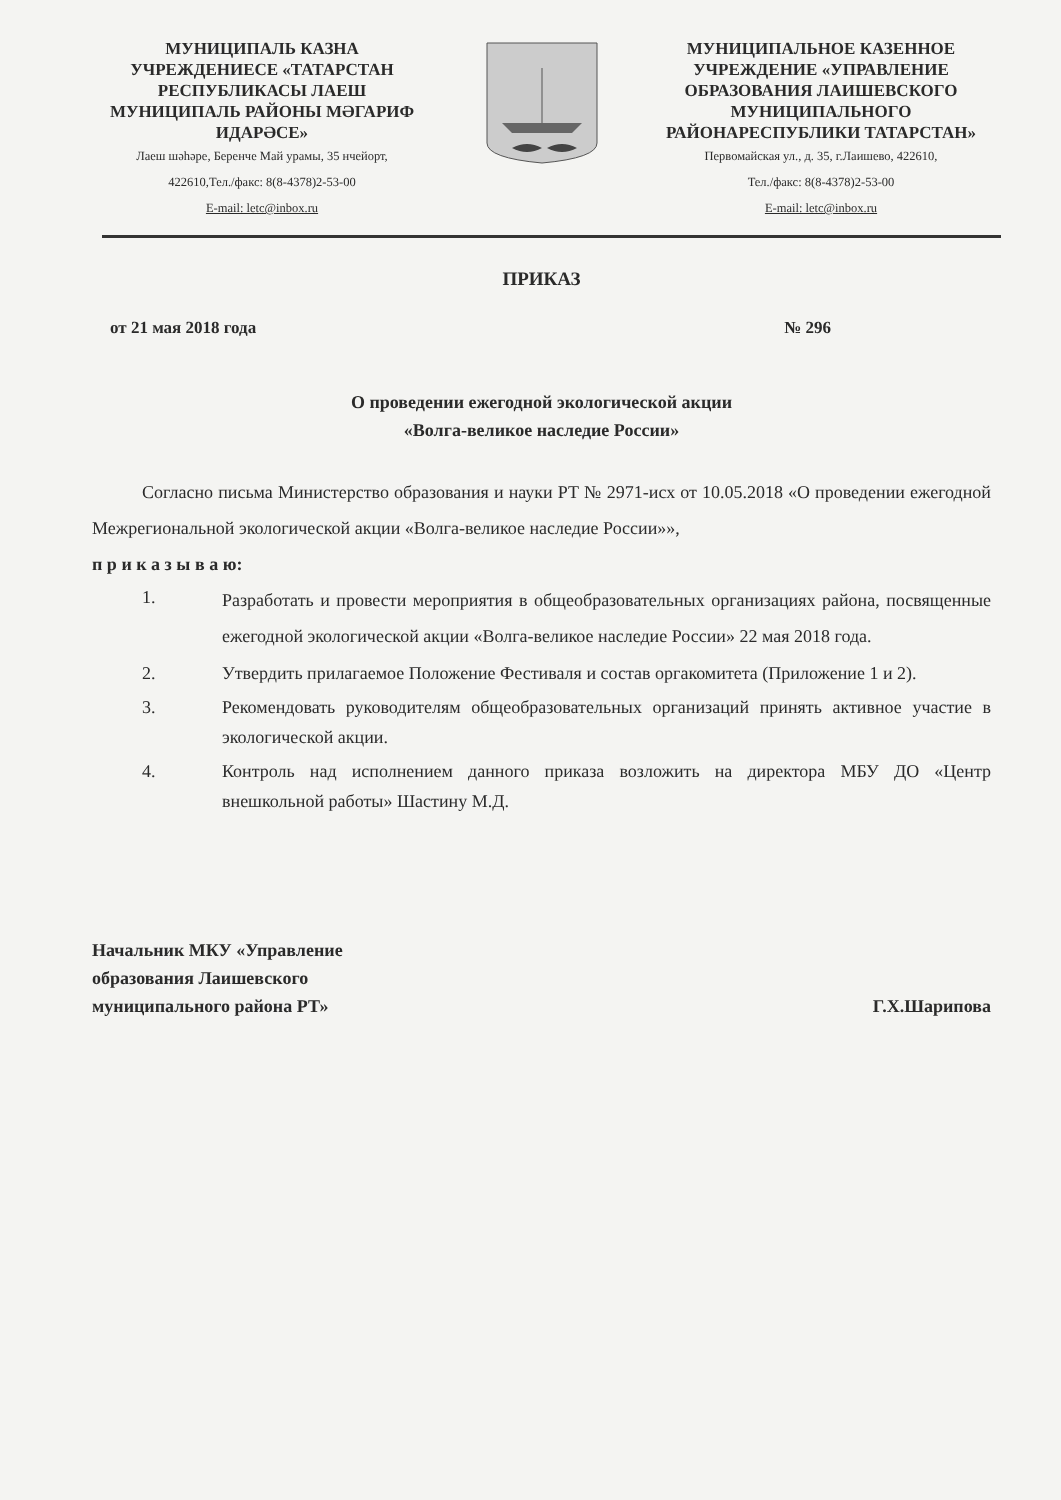МУНИЦИПАЛЬ КАЗНА УЧРЕЖДЕНИЕСЕ «ТАТАРСТАН РЕСПУБЛИКАСЫ ЛАЕШ МУНИЦИПАЛЬ РАЙОНЫ МӘГАРИФ ИДАРӘСЕ»
Лаеш шәһәре, Беренче Май урамы, 35 нчейорт,
422610,Тел./факс: 8(8-4378)2-53-00
E-mail: letc@inbox.ru
МУНИЦИПАЛЬНОЕ КАЗЕННОЕ УЧРЕЖДЕНИЕ «УПРАВЛЕНИЕ ОБРАЗОВАНИЯ ЛАИШЕВСКОГО МУНИЦИПАЛЬНОГО РАЙОНАРЕСПУБЛИКИ ТАТАРСТАН»
Первомайская ул., д. 35, г.Лаишево, 422610,
Тел./факс: 8(8-4378)2-53-00
E-mail: letc@inbox.ru
ПРИКАЗ
от 21 мая 2018 года № 296
О проведении ежегодной экологической акции
«Волга-великое наследие России»
Согласно письма Министерство образования и науки РТ № 2971-исх от 10.05.2018 «О проведении ежегодной Межрегиональной экологической акции «Волга-великое наследие России»»,
п р и к а з ы в а ю:
1. Разработать и провести мероприятия в общеобразовательных организациях района, посвященные ежегодной экологической акции «Волга-великое наследие России» 22 мая 2018 года.
2. Утвердить прилагаемое Положение Фестиваля и состав оргакомитета (Приложение 1 и 2).
3. Рекомендовать руководителям общеобразовательных организаций принять активное участие в экологической акции.
4. Контроль над исполнением данного приказа возложить на директора МБУ ДО «Центр внешкольной работы» Шастину М.Д.
Начальник МКУ «Управление
образования Лаишевского
муниципального района РТ»
Г.Х.Шарипова